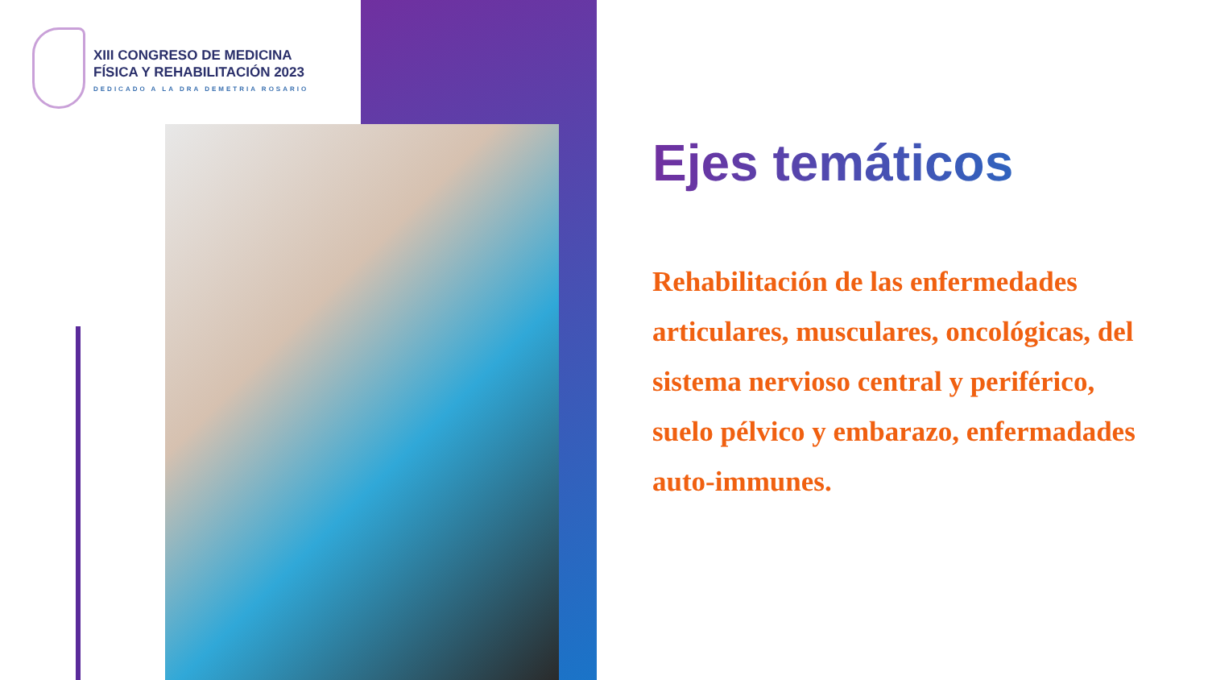XIII CONGRESO DE MEDICINA
FÍSICA Y REHABILITACIÓN 2023
DEDICADO A LA DRA DEMETRIA ROSARIO
Ejes temáticos
Rehabilitación de las enfermedades articulares, musculares, oncológicas, del sistema nervioso central y periférico, suelo pélvico y embarazo, enfermadades auto-immunes.